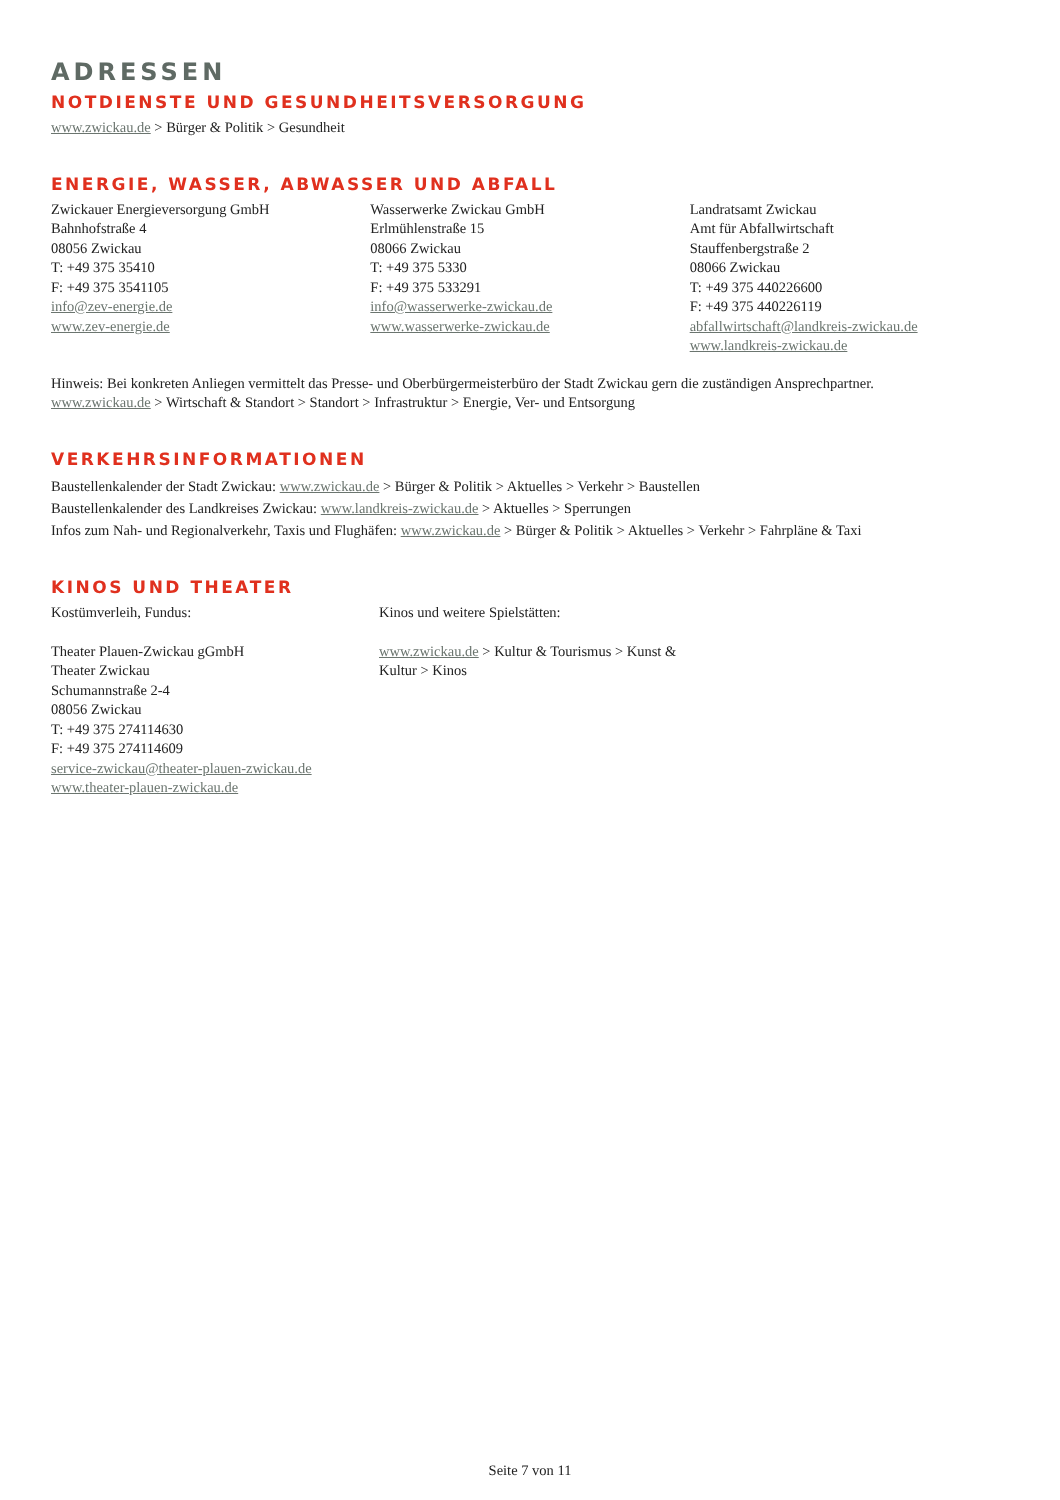ADRESSEN
NOTDIENSTE UND GESUNDHEITSVERSORGUNG
www.zwickau.de > Bürger & Politik > Gesundheit
ENERGIE, WASSER, ABWASSER UND ABFALL
Zwickauer Energieversorgung GmbH
Bahnhofstraße 4
08056 Zwickau
T: +49 375 35410
F: +49 375 3541105
info@zev-energie.de
www.zev-energie.de
Wasserwerke Zwickau GmbH
Erlmühlenstraße 15
08066 Zwickau
T: +49 375 5330
F: +49 375 533291
info@wasserwerke-zwickau.de
www.wasserwerke-zwickau.de
Landratsamt Zwickau
Amt für Abfallwirtschaft
Stauffenbergstraße 2
08066 Zwickau
T: +49 375 440226600
F: +49 375 440226119
abfallwirtschaft@landkreis-zwickau.de
www.landkreis-zwickau.de
Hinweis: Bei konkreten Anliegen vermittelt das Presse- und Oberbürgermeisterbüro der Stadt Zwickau gern die zuständigen Ansprechpartner.
www.zwickau.de > Wirtschaft & Standort > Standort > Infrastruktur > Energie, Ver- und Entsorgung
VERKEHRSINFORMATIONEN
Baustellenkalender der Stadt Zwickau: www.zwickau.de > Bürger & Politik > Aktuelles > Verkehr > Baustellen
Baustellenkalender des Landkreises Zwickau: www.landkreis-zwickau.de > Aktuelles > Sperrungen
Infos zum Nah- und Regionalverkehr, Taxis und Flughäfen: www.zwickau.de > Bürger & Politik > Aktuelles > Verkehr > Fahrpläne & Taxi
KINOS UND THEATER
Kostümverleih, Fundus:
Theater Plauen-Zwickau gGmbH
Theater Zwickau
Schumannstraße 2-4
08056 Zwickau
T: +49 375 274114630
F: +49 375 274114609
service-zwickau@theater-plauen-zwickau.de
www.theater-plauen-zwickau.de
Kinos und weitere Spielstätten:
www.zwickau.de > Kultur & Tourismus > Kunst & Kultur > Kinos
Seite 7 von 11